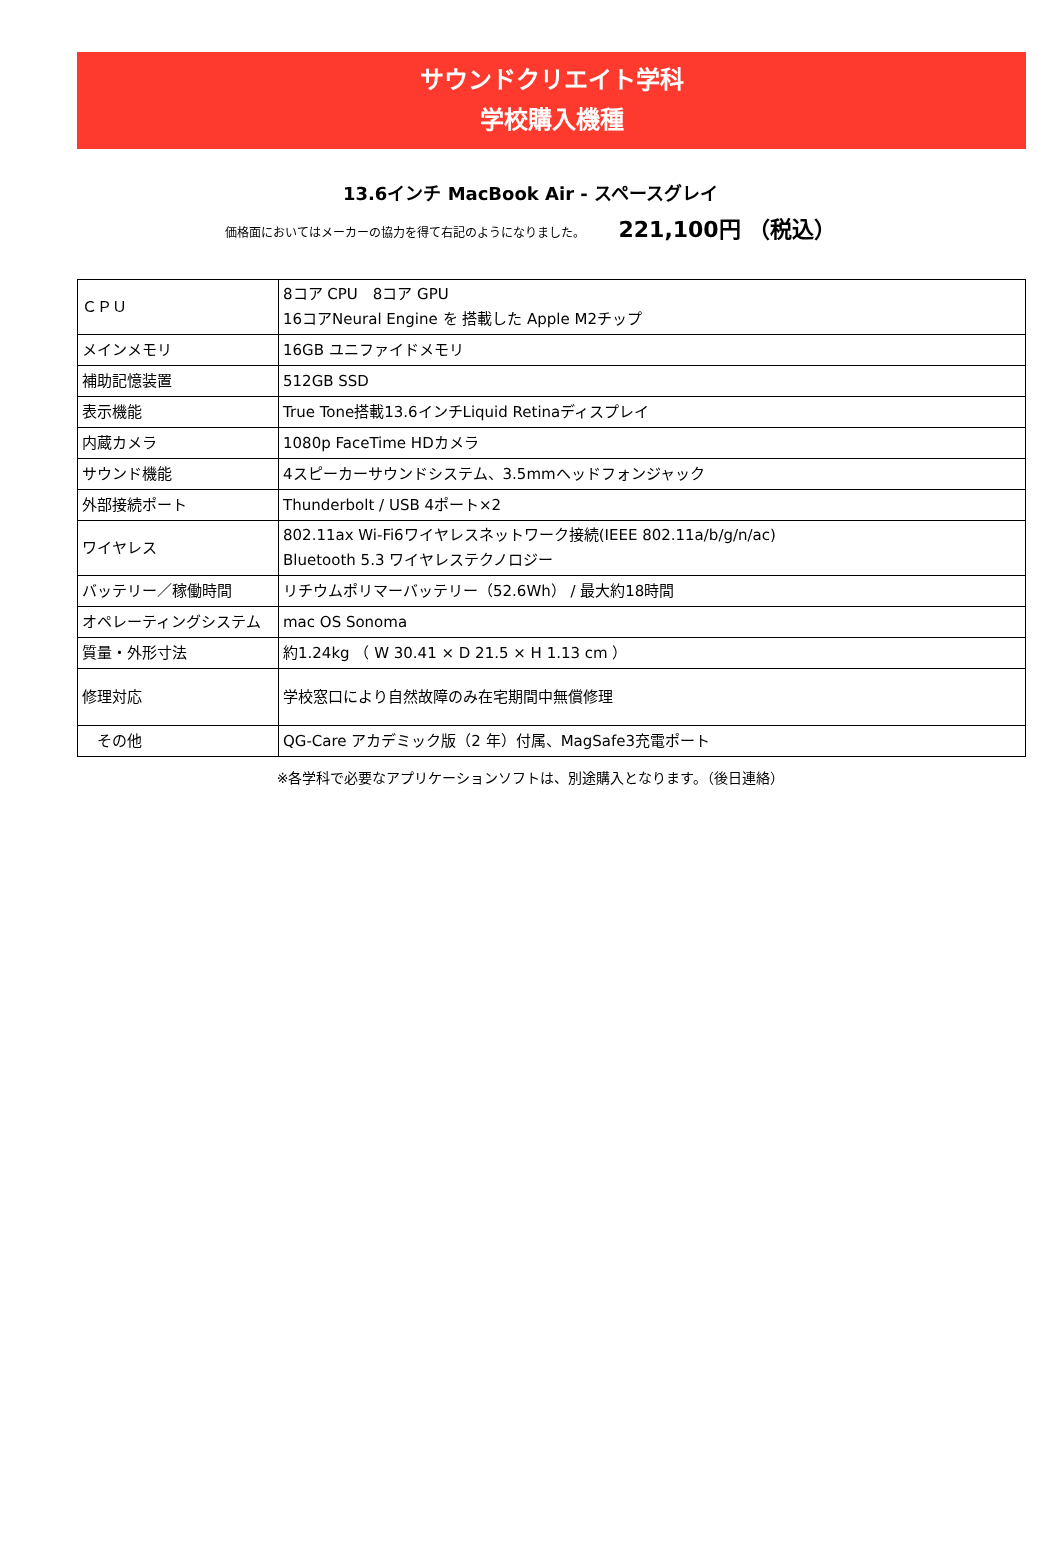サウンドクリエイト学科
学校購入機種
13.6インチ MacBook Air - スペースグレイ
価格面においてはメーカーの協力を得て右記のようになりました。 221,100円 （税込）
| ＣＰＵ | 8コア CPU 8コア GPU 16コアNeural Engine を 搭載した Apple M2チップ |
| メインメモリ | 16GB ユニファイドメモリ |
| 補助記憶装置 | 512GB SSD |
| 表示機能 | True Tone搭載13.6インチLiquid Retinaディスプレイ |
| 内蔵カメラ | 1080p FaceTime HDカメラ |
| サウンド機能 | 4スピーカーサウンドシステム、3.5mmヘッドフォンジャック |
| 外部接続ポート | Thunderbolt / USB 4ポート×2 |
| ワイヤレス | 802.11ax Wi-Fi6ワイヤレスネットワーク接続(IEEE 802.11a/b/g/n/ac) Bluetooth 5.3 ワイヤレステクノロジー |
| バッテリー／稼働時間 | リチウムポリマーバッテリー（52.6Wh） / 最大約18時間 |
| オペレーティングシステム | mac OS Sonoma |
| 質量・外形寸法 | 約1.24kg （ W 30.41 × D 21.5 × H 1.13 cm ） |
| 修理対応 | 学校窓口により自然故障のみ在宅期間中無償修理 |
| その他 | QG-Care アカデミック版（2 年）付属、MagSafe3充電ポート |
※各学科で必要なアプリケーションソフトは、別途購入となります。（後日連絡）